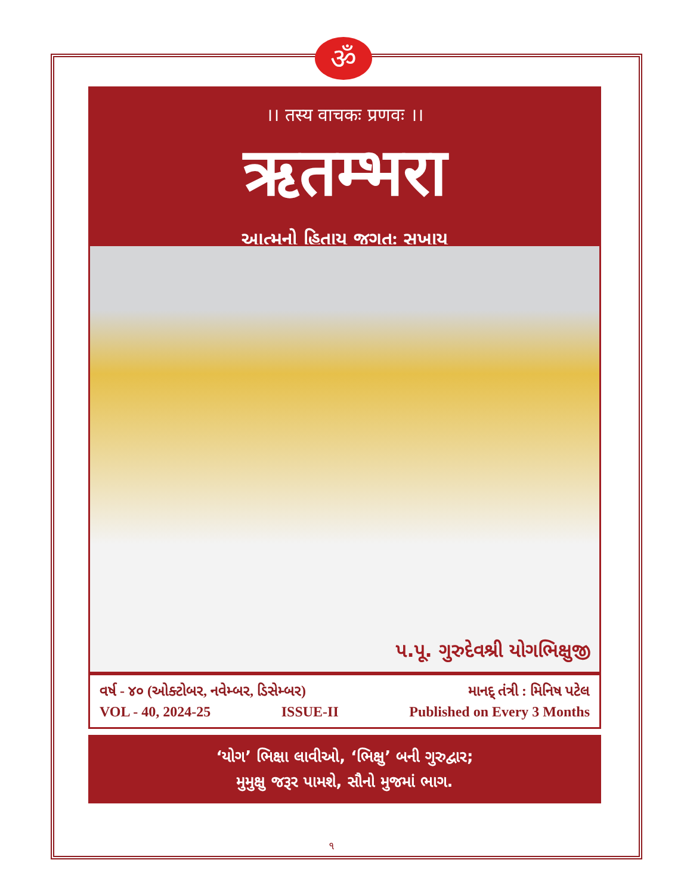ॐ
।। तस्य वाचकः प्रणवः ।।
ऋतम्भरा
આત્મનો હિતાય જગતઃ સુખાય
પ.પૂ. ગુરુદેવશ્રી યોગભિક્ષુજી
વર્ષ - ૪૦ (ઓક્ટોબર, નવેમ્બર, ડિસેમ્બર) માનદ્ તંત્રી : મિનિષ પટેલ
VOL - 40, 2024-25 ISSUE-II Published on Every 3 Months
‘યોગ’ ભિક્ષા લાવીઓ, ‘ભિક્ષુ’ બની ગુરુદ્વાર;
મુમુક્ષુ જરૂર પામશે, સૌનો મુજમાં ભાગ.
૧